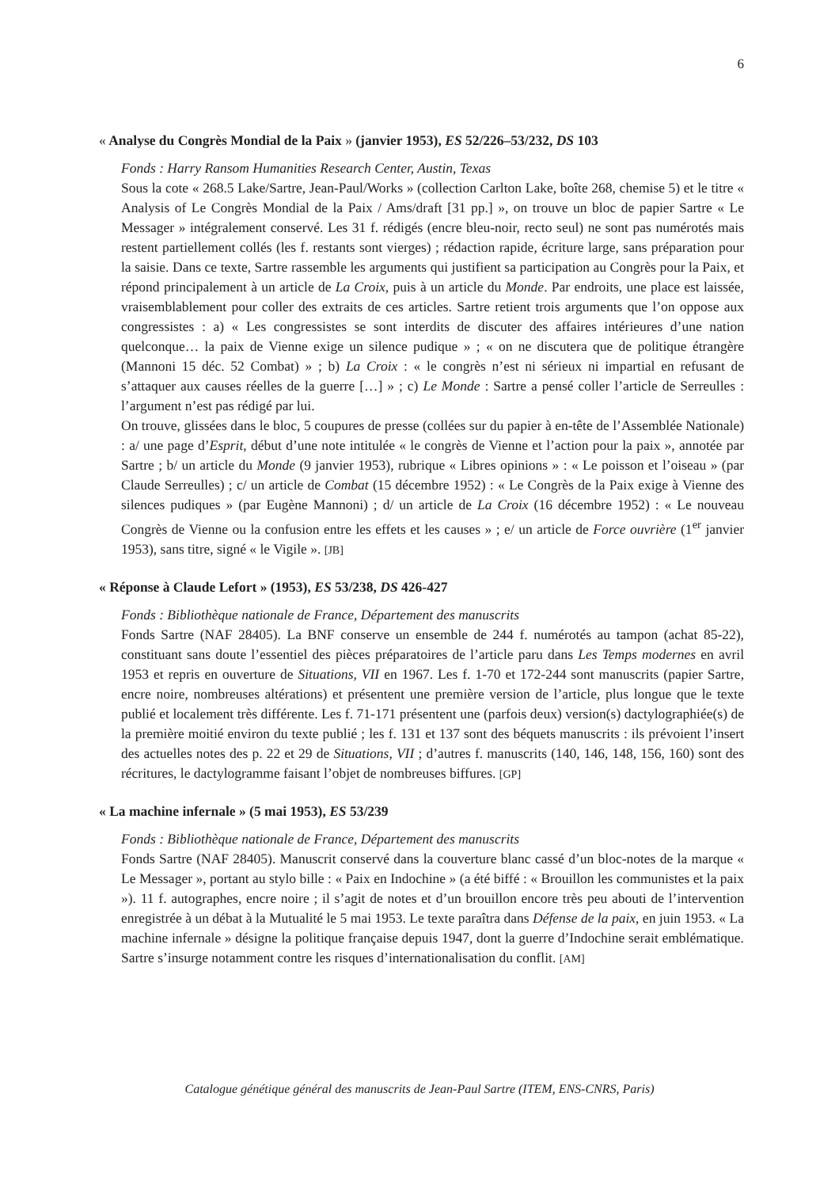6
« Analyse du Congrès Mondial de la Paix » (janvier 1953), ES 52/226–53/232, DS 103
Fonds : Harry Ransom Humanities Research Center, Austin, Texas
Sous la cote « 268.5 Lake/Sartre, Jean-Paul/Works » (collection Carlton Lake, boîte 268, chemise 5) et le titre « Analysis of Le Congrès Mondial de la Paix / Ams/draft [31 pp.] », on trouve un bloc de papier Sartre « Le Messager » intégralement conservé. Les 31 f. rédigés (encre bleu-noir, recto seul) ne sont pas numérotés mais restent partiellement collés (les f. restants sont vierges) ; rédaction rapide, écriture large, sans préparation pour la saisie. Dans ce texte, Sartre rassemble les arguments qui justifient sa participation au Congrès pour la Paix, et répond principalement à un article de La Croix, puis à un article du Monde. Par endroits, une place est laissée, vraisemblablement pour coller des extraits de ces articles. Sartre retient trois arguments que l’on oppose aux congressistes : a) « Les congressistes se sont interdits de discuter des affaires intérieures d’une nation quelconque… la paix de Vienne exige un silence pudique » ; « on ne discutera que de politique étrangère (Mannoni 15 déc. 52 Combat) » ; b) La Croix : « le congrès n’est ni sérieux ni impartial en refusant de s’attaquer aux causes réelles de la guerre […] » ; c) Le Monde : Sartre a pensé coller l’article de Serreulles : l’argument n’est pas rédigé par lui.
On trouve, glissées dans le bloc, 5 coupures de presse (collées sur du papier à en-tête de l’Assemblée Nationale) : a/ une page d’Esprit, début d’une note intitulée « le congrès de Vienne et l’action pour la paix », annotée par Sartre ; b/ un article du Monde (9 janvier 1953), rubrique « Libres opinions » : « Le poisson et l’oiseau » (par Claude Serreulles) ; c/ un article de Combat (15 décembre 1952) : « Le Congrès de la Paix exige à Vienne des silences pudiques » (par Eugène Mannoni) ; d/ un article de La Croix (16 décembre 1952) : « Le nouveau Congrès de Vienne ou la confusion entre les effets et les causes » ; e/ un article de Force ouvrière (1<sup>er</sup> janvier 1953), sans titre, signé « le Vigile ». [JB]
« Réponse à Claude Lefort » (1953), ES 53/238, DS 426-427
Fonds : Bibliothèque nationale de France, Département des manuscrits
Fonds Sartre (NAF 28405). La BNF conserve un ensemble de 244 f. numérotés au tampon (achat 85-22), constituant sans doute l’essentiel des pièces préparatoires de l’article paru dans Les Temps modernes en avril 1953 et repris en ouverture de Situations, VII en 1967. Les f. 1-70 et 172-244 sont manuscrits (papier Sartre, encre noire, nombreuses altérations) et présentent une première version de l’article, plus longue que le texte publié et localement très différente. Les f. 71-171 présentent une (parfois deux) version(s) dactylographiée(s) de la première moitié environ du texte publié ; les f. 131 et 137 sont des béquets manuscrits : ils prévoient l’insert des actuelles notes des p. 22 et 29 de Situations, VII ; d’autres f. manuscrits (140, 146, 148, 156, 160) sont des récritures, le dactylogramme faisant l’objet de nombreuses biffures. [GP]
« La machine infernale » (5 mai 1953), ES 53/239
Fonds : Bibliothèque nationale de France, Département des manuscrits
Fonds Sartre (NAF 28405). Manuscrit conservé dans la couverture blanc cassé d’un bloc-notes de la marque « Le Messager », portant au stylo bille : « Paix en Indochine » (a été biffé : « Brouillon les communistes et la paix »). 11 f. autographes, encre noire ; il s’agit de notes et d’un brouillon encore très peu abouti de l’intervention enregistrée à un débat à la Mutualité le 5 mai 1953. Le texte paraîtra dans Défense de la paix, en juin 1953. « La machine infernale » désigne la politique française depuis 1947, dont la guerre d’Indochine serait emblématique. Sartre s’insurge notamment contre les risques d’internationalisation du conflit. [AM]
Catalogue génétique général des manuscrits de Jean-Paul Sartre (ITEM, ENS-CNRS, Paris)